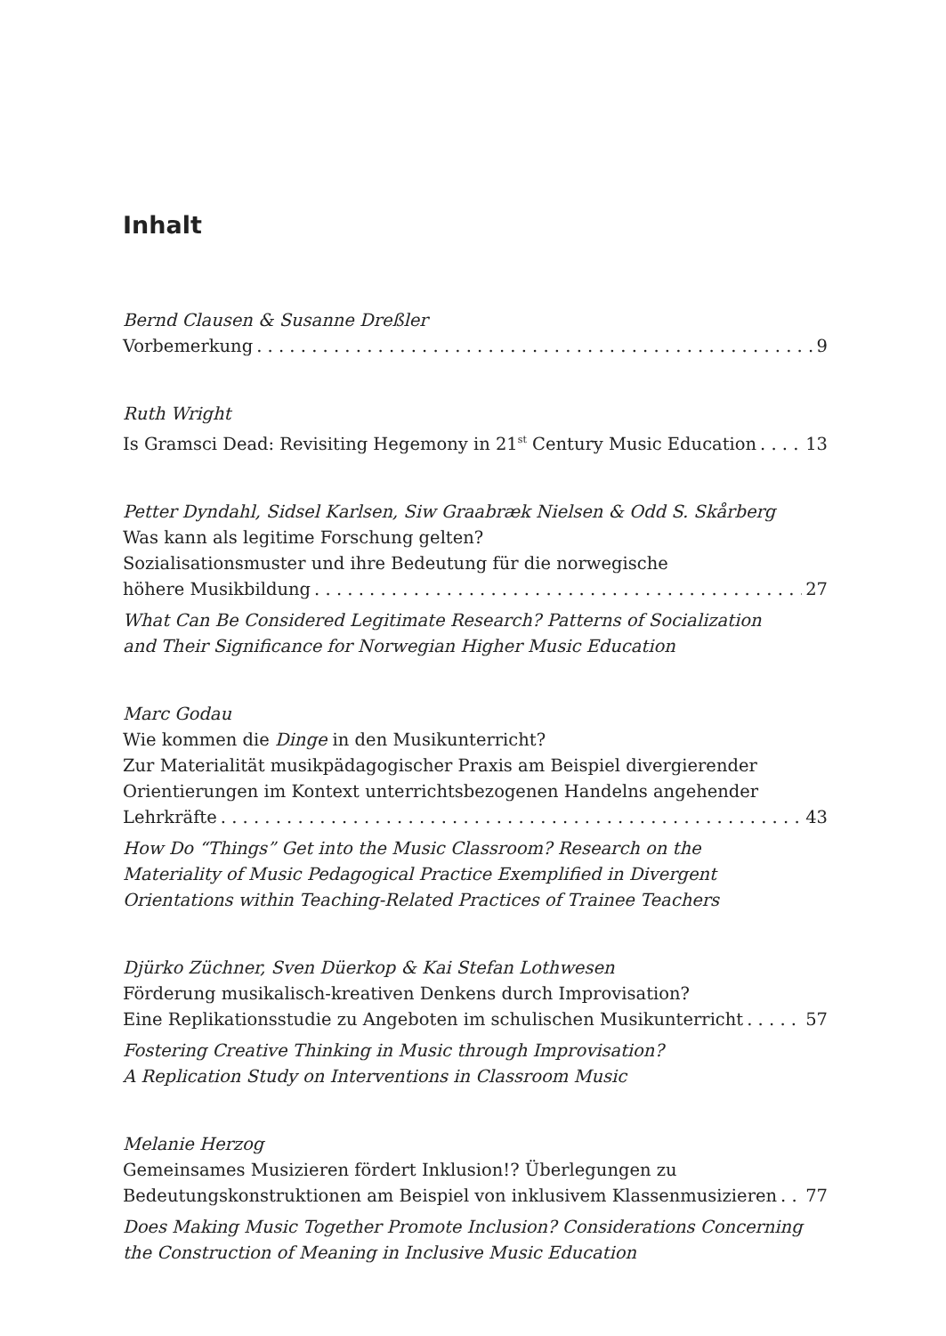Inhalt
Bernd Clausen & Susanne Dreßler
Vorbemerkung 9
Ruth Wright
Is Gramsci Dead: Revisiting Hegemony in 21<sup>st</sup> Century Music Education 13
Petter Dyndahl, Sidsel Karlsen, Siw Graabræk Nielsen & Odd S. Skårberg
Was kann als legitime Forschung gelten?
Sozialisationsmuster und ihre Bedeutung für die norwegische
höhere Musikbildung 27
What Can Be Considered Legitimate Research? Patterns of Socialization
and Their Significance for Norwegian Higher Music Education
Marc Godau
Wie kommen die Dinge in den Musikunterricht?
Zur Materialität musikpädagogischer Praxis am Beispiel divergierender
Orientierungen im Kontext unterrichtsbezogenen Handelns angehender
Lehrkräfte 43
How Do “Things” Get into the Music Classroom? Research on the
Materiality of Music Pedagogical Practice Exemplified in Divergent
Orientations within Teaching-Related Practices of Trainee Teachers
Djürko Züchner, Sven Düerkop & Kai Stefan Lothwesen
Förderung musikalisch-kreativen Denkens durch Improvisation?
Eine Replikationsstudie zu Angeboten im schulischen Musikunterricht 57
Fostering Creative Thinking in Music through Improvisation?
A Replication Study on Interventions in Classroom Music
Melanie Herzog
Gemeinsames Musizieren fördert Inklusion!? Überlegungen zu
Bedeutungskonstruktionen am Beispiel von inklusivem Klassenmusizieren 77
Does Making Music Together Promote Inclusion? Considerations Concerning
the Construction of Meaning in Inclusive Music Education